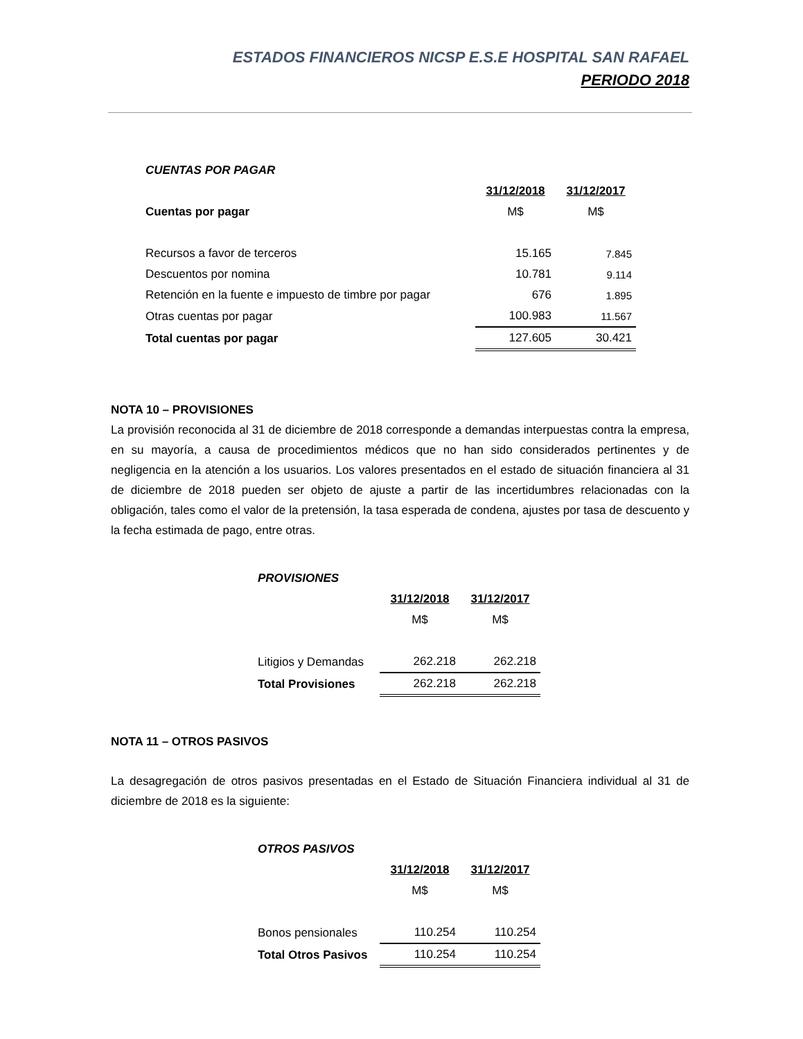ESTADOS FINANCIEROS NICSP E.S.E HOSPITAL SAN RAFAEL
PERIODO 2018
| CUENTAS POR PAGAR | | |
| | 31/12/2018 | 31/12/2017 |
| Cuentas por pagar | M$ | M$ |
| Recursos a favor de terceros | 15.165 | 7.845 |
| Descuentos por nomina | 10.781 | 9.114 |
| Retención en la fuente e impuesto de timbre por pagar | 676 | 1.895 |
| Otras cuentas por pagar | 100.983 | 11.567 |
| Total cuentas por pagar | 127.605 | 30.421 |
NOTA 10 – PROVISIONES
La provisión reconocida al 31 de diciembre de 2018 corresponde a demandas interpuestas contra la empresa, en su mayoría, a causa de procedimientos médicos que no han sido considerados pertinentes y de negligencia en la atención a los usuarios. Los valores presentados en el estado de situación financiera al 31 de diciembre de 2018 pueden ser objeto de ajuste a partir de las incertidumbres relacionadas con la obligación, tales como el valor de la pretensión, la tasa esperada de condena, ajustes por tasa de descuento y la fecha estimada de pago, entre otras.
| PROVISIONES | | |
| | 31/12/2018 | 31/12/2017 |
| | M$ | M$ |
| Litigios y Demandas | 262.218 | 262.218 |
| Total Provisiones | 262.218 | 262.218 |
NOTA 11 – OTROS PASIVOS
La desagregación de otros pasivos presentadas en el Estado de Situación Financiera individual al 31 de diciembre de 2018 es la siguiente:
| OTROS PASIVOS | | |
| | 31/12/2018 | 31/12/2017 |
| | M$ | M$ |
| Bonos pensionales | 110.254 | 110.254 |
| Total Otros Pasivos | 110.254 | 110.254 |